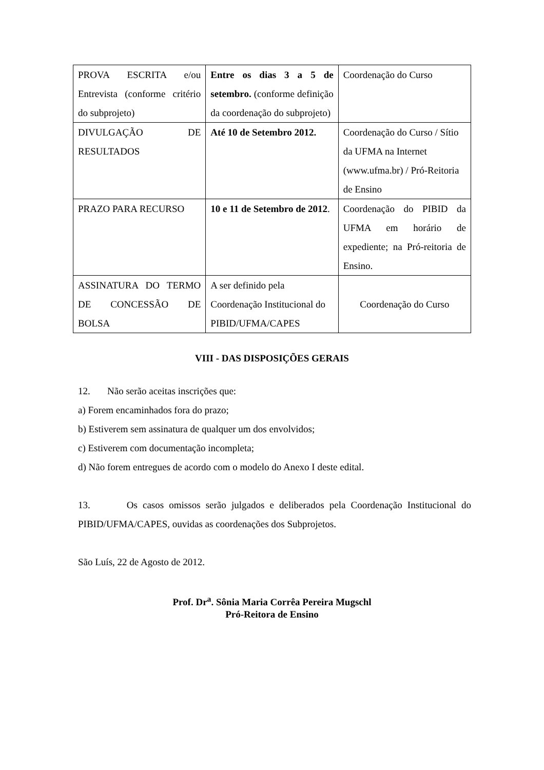| PROVA ESCRITA e/ou Entrevista (conforme critério do subprojeto) | Entre os dias 3 a 5 de setembro. (conforme definição da coordenação do subprojeto) | Coordenação do Curso |
| DIVULGAÇÃO DE RESULTADOS | Até 10 de Setembro 2012. | Coordenação do Curso / Sítio da UFMA na Internet (www.ufma.br) / Pró-Reitoria de Ensino |
| PRAZO PARA RECURSO | 10 e 11 de Setembro de 2012 . | Coordenação do PIBID da UFMA em horário de expediente; na Pró-reitoria de Ensino. |
| ASSINATURA DO TERMO DE CONCESSÃO DE BOLSA | A ser definido pela Coordenação Institucional do PIBID/UFMA/CAPES | Coordenação do Curso |
VIII - DAS DISPOSIÇÕES GERAIS
12. Não serão aceitas inscrições que:
a) Forem encaminhados fora do prazo;
b) Estiverem sem assinatura de qualquer um dos envolvidos;
c) Estiverem com documentação incompleta;
d) Não forem entregues de acordo com o modelo do Anexo I deste edital.
13. Os casos omissos serão julgados e deliberados pela Coordenação Institucional do PIBID/UFMA/CAPES, ouvidas as coordenações dos Subprojetos.
São Luís, 22 de Agosto de 2012.
Prof. Dr<sup>a</sup>. Sônia Maria Corrêa Pereira Mugschl
Pró-Reitora de Ensino